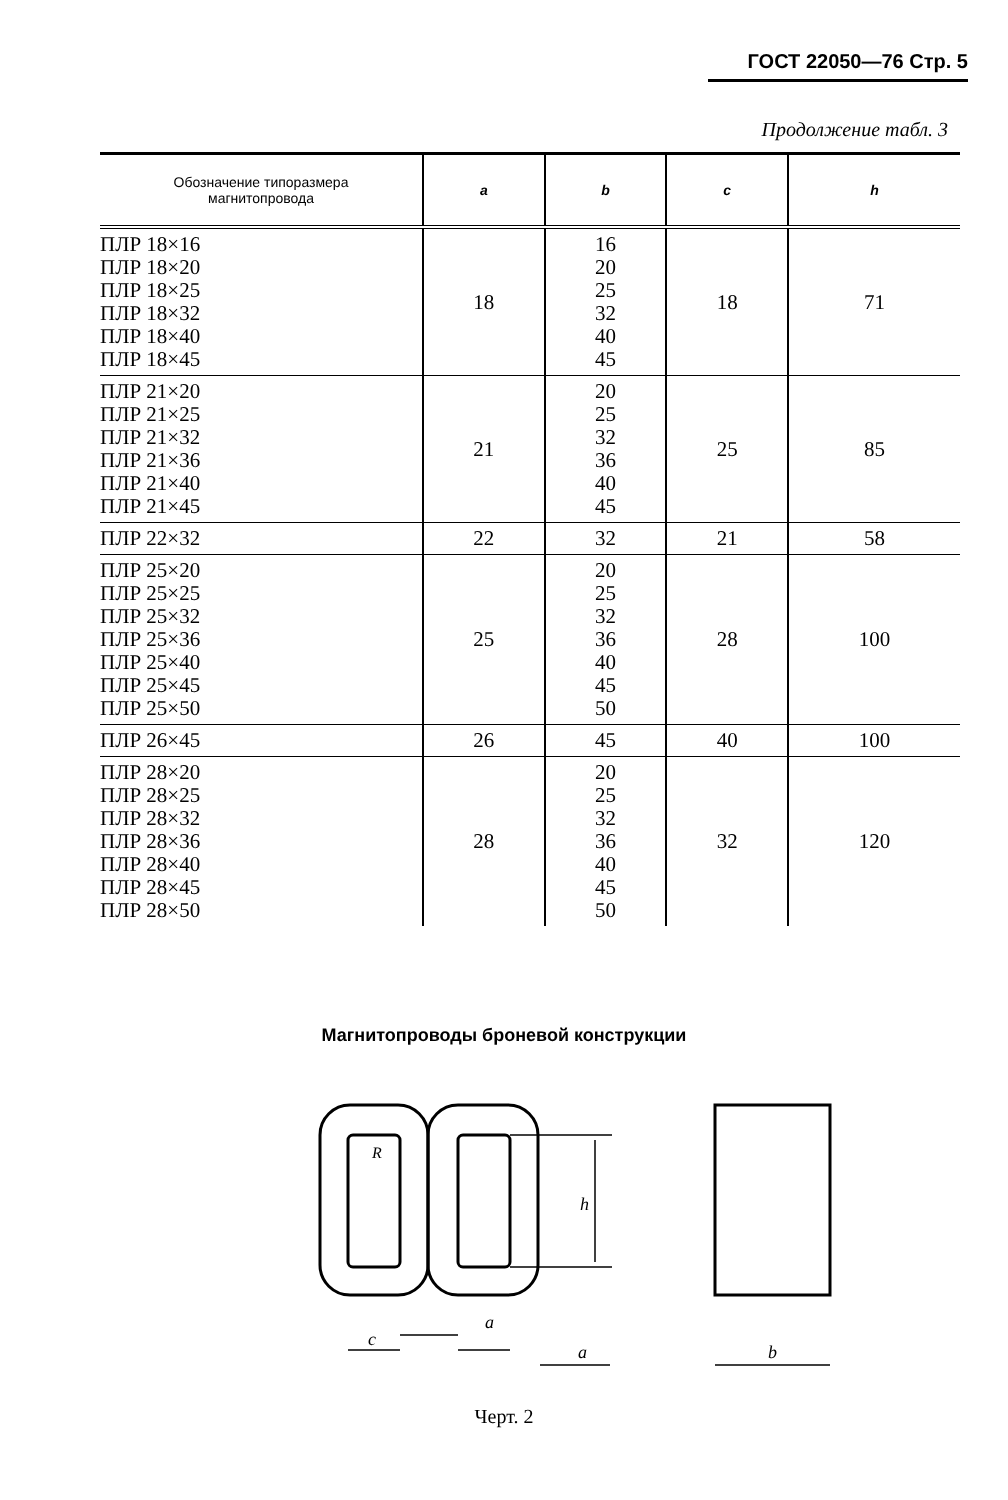ГОСТ 22050—76 Стр. 5
Продолжение табл. 3
| Обозначение типоразмера магнитопровода | a | b | c | h |
| --- | --- | --- | --- | --- |
| ПЛР 18×16 ПЛР 18×20 ПЛР 18×25 ПЛР 18×32 ПЛР 18×40 ПЛР 18×45 | 18 | 16 20 25 32 40 45 | 18 | 71 |
| ПЛР 21×20 ПЛР 21×25 ПЛР 21×32 ПЛР 21×36 ПЛР 21×40 ПЛР 21×45 | 21 | 20 25 32 36 40 45 | 25 | 85 |
| ПЛР 22×32 | 22 | 32 | 21 | 58 |
| ПЛР 25×20 ПЛР 25×25 ПЛР 25×32 ПЛР 25×36 ПЛР 25×40 ПЛР 25×45 ПЛР 25×50 | 25 | 20 25 32 36 40 45 50 | 28 | 100 |
| ПЛР 26×45 | 26 | 45 | 40 | 100 |
| ПЛР 28×20 ПЛР 28×25 ПЛР 28×32 ПЛР 28×36 ПЛР 28×40 ПЛР 28×45 ПЛР 28×50 | 28 | 20 25 32 36 40 45 50 | 32 | 120 |
Магнитопроводы броневой конструкции
R
h
c
a
a
b
Черт. 2